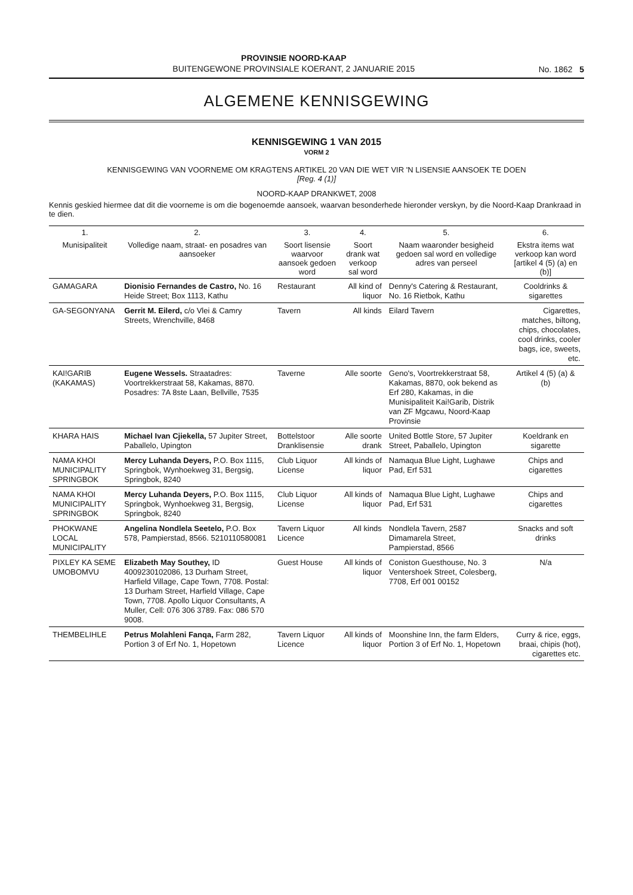PROVINSIE NOORD-KAAP
BUITENGEWONE PROVINSIALE KOERANT, 2 JANUARIE 2015
No. 1862 5
ALGEMENE KENNISGEWING
KENNISGEWING 1 VAN 2015
VORM 2
KENNISGEWING VAN VOORNEME OM KRAGTENS ARTIKEL 20 VAN DIE WET VIR 'N LISENSIE AANSOEK TE DOEN
[Reg. 4 (1)]
NOORD-KAAP DRANKWET, 2008
Kennis geskied hiermee dat dit die voorneme is om die bogenoemde aansoek, waarvan besonderhede hieronder verskyn, by die Noord-Kaap Drankraad in te dien.
| 1. | 2. | 3. | 4. | 5. | 6. |
| --- | --- | --- | --- | --- | --- |
| Munisipaliteit | Volledige naam, straat- en posadres van aansoeker | Soort lisensie waarvoor aansoek gedoen word | Soort drank wat verkoop sal word | Naam waaronder besigheid gedoen sal word en volledige adres van perseel | Ekstra items wat verkoop kan word [artikel 4 (5) (a) en (b)] |
| GAMAGARA | Dionisio Fernandes de Castro, No. 16 Heide Street; Box 1113, Kathu | Restaurant | All kind of liquor | Denny's Catering & Restaurant, No. 16 Rietbok, Kathu | Cooldrinks & sigarettes |
| GA-SEGONYANA | Gerrit M. Eilerd, c/o Vlei & Camry Streets, Wrenchville, 8468 | Tavern | All kinds | Eilard Tavern | Cigarettes, matches, biltong, chips, chocolates, cool drinks, cooler bags, ice, sweets, etc. |
| KAI!GARIB (KAKAMAS) | Eugene Wessels. Straatadres: Voortrekkerstraat 58, Kakamas, 8870. Posadres: 7A 8ste Laan, Bellville, 7535 | Taverne | Alle soorte | Geno's, Voortrekkerstraat 58, Kakamas, 8870, ook bekend as Erf 280, Kakamas, in die Munisipaliteit Kai!Garib, Distrik van ZF Mgcawu, Noord-Kaap Provinsie | Artikel 4 (5) (a) & (b) |
| KHARA HAIS | Michael Ivan Cjiekella, 57 Jupiter Street, Paballelo, Upington | Bottelstoor Dranklisensie | Alle soorte drank | United Bottle Store, 57 Jupiter Street, Paballelo, Upington | Koeldrank en sigarette |
| NAMA KHOI MUNICIPALITY SPRINGBOK | Mercy Luhanda Deyers, P.O. Box 1115, Springbok, Wynhoekweg 31, Bergsig, Springbok, 8240 | Club Liquor License | All kinds of liquor | Namaqua Blue Light, Lughawe Pad, Erf 531 | Chips and cigarettes |
| NAMA KHOI MUNICIPALITY SPRINGBOK | Mercy Luhanda Deyers, P.O. Box 1115, Springbok, Wynhoekweg 31, Bergsig, Springbok, 8240 | Club Liquor License | All kinds of liquor | Namaqua Blue Light, Lughawe Pad, Erf 531 | Chips and cigarettes |
| PHOKWANE LOCAL MUNICIPALITY | Angelina Nondlela Seetelo, P.O. Box 578, Pampierstad, 8566. 5210110580081 | Tavern Liquor Licence | All kinds | Nondlela Tavern, 2587 Dimamarela Street, Pampierstad, 8566 | Snacks and soft drinks |
| PIXLEY KA SEME UMOBOMVU | Elizabeth May Southey, ID 4009230102086, 13 Durham Street, Harfield Village, Cape Town, 7708. Postal: 13 Durham Street, Harfield Village, Cape Town, 7708. Apollo Liquor Consultants, A Muller, Cell: 076 306 3789. Fax: 086 570 9008. | Guest House | All kinds of liquor | Coniston Guesthouse, No. 3 Ventershoek Street, Colesberg, 7708, Erf 001 00152 | N/a |
| THEMBELIHLE | Petrus Molahleni Fanqa, Farm 282, Portion 3 of Erf No. 1, Hopetown | Tavern Liquor Licence | All kinds of liquor | Moonshine Inn, the farm Elders, Portion 3 of Erf No. 1, Hopetown | Curry & rice, eggs, braai, chipis (hot), cigarettes etc. |